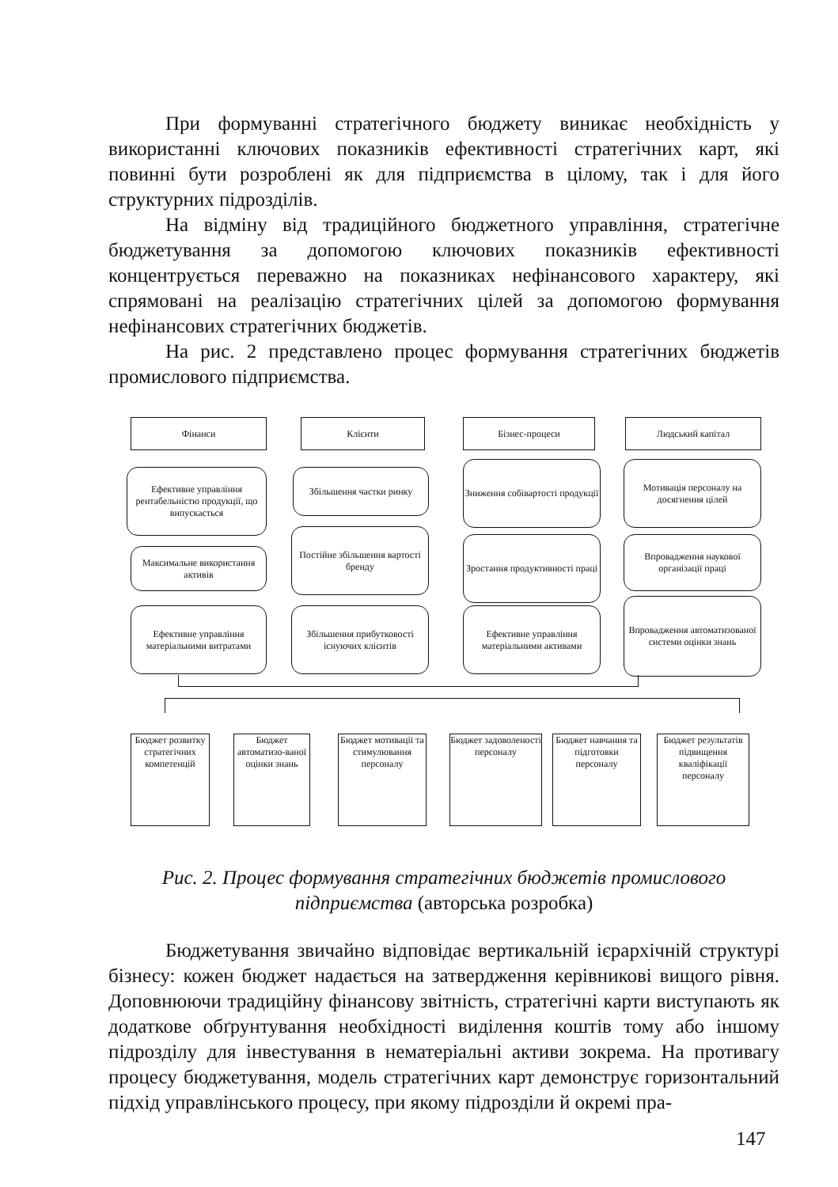При формуванні стратегічного бюджету виникає необхідність у використанні ключових показників ефективності стратегічних карт, які повинні бути розроблені як для підприємства в цілому, так і для його структурних підрозділів.
На відміну від традиційного бюджетного управління, стратегічне бюджетування за допомогою ключових показників ефективності концентрується переважно на показниках нефінансового характеру, які спрямовані на реалізацію стратегічних цілей за допомогою формування нефінансових стратегічних бюджетів.
На рис. 2 представлено процес формування стратегічних бюджетів промислового підприємства.
Фінанси Клієнти Бізнес-процеси Людський капітал
Ефективне управління рентабельністю продукції, що випускається
Максимальне використання активів
Ефективне управління матеріальними витратами
Збільшення частки ринку
Постійне збільшення вартості бренду
Збільшення прибутковості існуючих клієнтів
Зниження собівартості продукції
Зростання продуктивності праці
Ефективне управління матеріальними активами
Мотивація персоналу на досягнення цілей
Впровадження наукової організації праці
Впровадження автоматизованої системи оцінки знань
Бюджет розвитку стратегічних компетенцій
Бюджет автоматизо-ваної оцінки знань
Бюджет мотивації та стимулювання персоналу
Бюджет задоволеності персоналу
Бюджет навчання та підготовки персоналу
Бюджет результатів підвищення кваліфікації персоналу
Рис. 2. Процес формування стратегічних бюджетів промислового підприємства (авторська розробка)
Бюджетування звичайно відповідає вертикальній ієрархічній структурі бізнесу: кожен бюджет надається на затвердження керівникові вищого рівня. Доповнюючи традиційну фінансову звітність, стратегічні карти виступають як додаткове обґрунтування необхідності виділення коштів тому або іншому підрозділу для інвестування в нематеріальні активи зокрема. На противагу процесу бюджетування, модель стратегічних карт демонструє горизонтальний підхід управлінського процесу, при якому підрозділи й окремі пра-
147